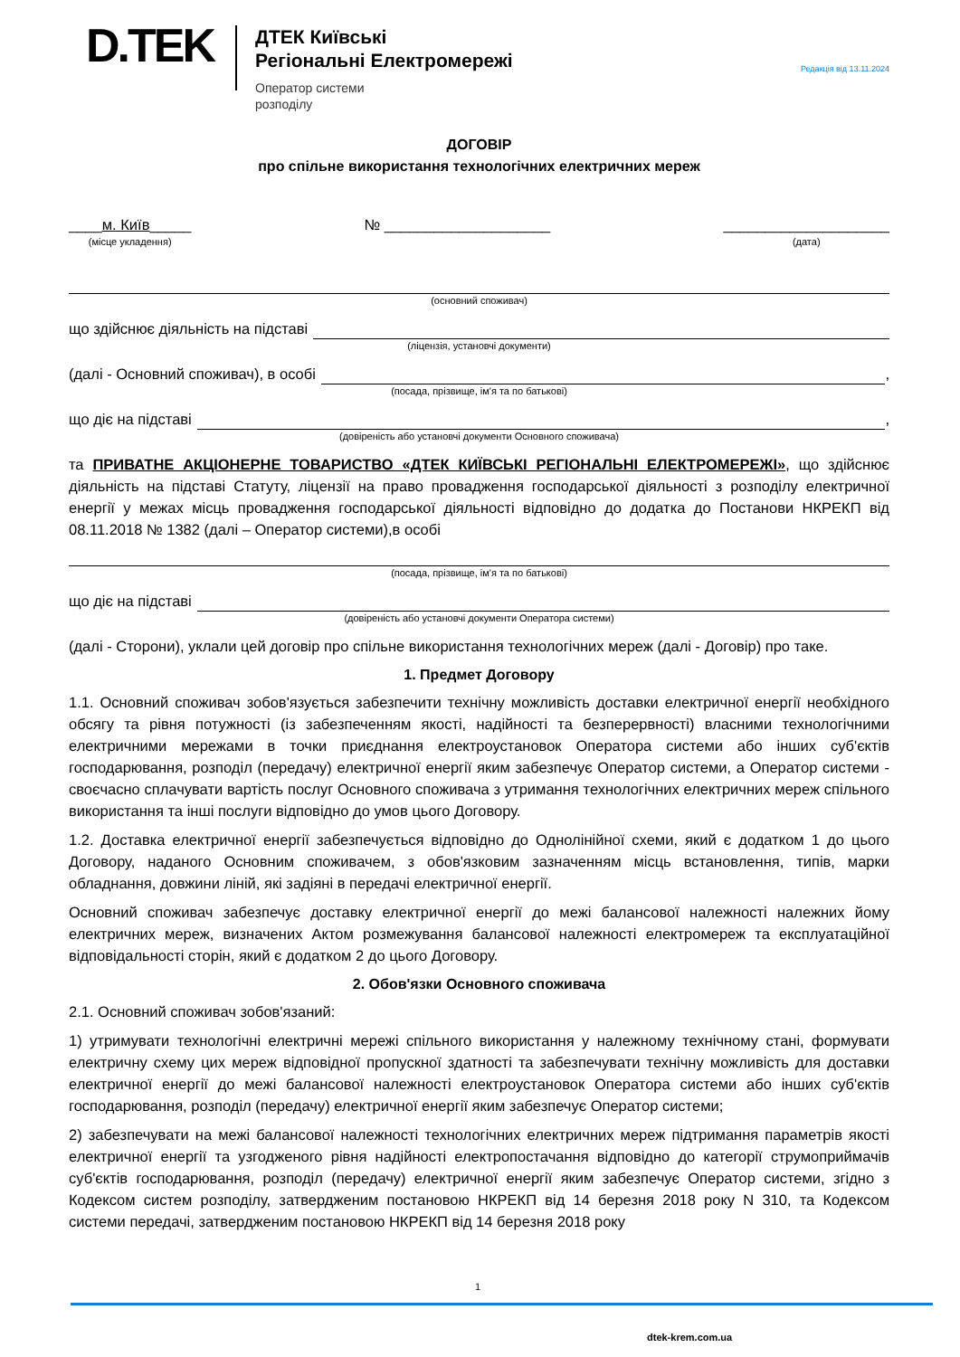D.TEK
ДТЕК Київські
Регіональні Електромережі
Оператор системи
розподілу
Редакція від 13.11.2024
ДОГОВІР
про спільне використання технологічних електричних мереж
____м. Київ_____
(місце укладення)
№ ____________________ ____________________
(дата)
(основний споживач)
що здійснює діяльність на підставі
(ліцензія, установчі документи)
(далі - Основний споживач), в особі ,
(посада, прізвище, ім'я та по батькові)
що діє на підставі ,
(довіреність або установчі документи Основного споживача)
та ПРИВАТНЕ АКЦІОНЕРНЕ ТОВАРИСТВО «ДТЕК КИЇВСЬКІ РЕГІОНАЛЬНІ ЕЛЕКТРОМЕРЕЖІ», що здійснює діяльність на підставі Статуту, ліцензії на право провадження господарської діяльності з розподілу електричної енергії у межах місць провадження господарської діяльності відповідно до додатка до Постанови НКРЕКП від 08.11.2018 № 1382 (далі – Оператор системи),в особі
(посада, прізвище, ім'я та по батькові)
що діє на підставі
(довіреність або установчі документи Оператора системи)
(далі - Сторони), уклали цей договір про спільне використання технологічних мереж (далі - Договір) про таке.
1. Предмет Договору
1.1. Основний споживач зобов'язується забезпечити технічну можливість доставки електричної енергії необхідного обсягу та рівня потужності (із забезпеченням якості, надійності та безперервності) власними технологічними електричними мережами в точки приєднання електроустановок Оператора системи або інших суб'єктів господарювання, розподіл (передачу) електричної енергії яким забезпечує Оператор системи, а Оператор системи - своєчасно сплачувати вартість послуг Основного споживача з утримання технологічних електричних мереж спільного використання та інші послуги відповідно до умов цього Договору.
1.2. Доставка електричної енергії забезпечується відповідно до Однолінійної схеми, який є додатком 1 до цього Договору, наданого Основним споживачем, з обов'язковим зазначенням місць встановлення, типів, марки обладнання, довжини ліній, які задіяні в передачі електричної енергії.
Основний споживач забезпечує доставку електричної енергії до межі балансової належності належних йому електричних мереж, визначених Актом розмежування балансової належності електромереж та експлуатаційної відповідальності сторін, який є додатком 2 до цього Договору.
2. Обов'язки Основного споживача
2.1. Основний споживач зобов'язаний:
1) утримувати технологічні електричні мережі спільного використання у належному технічному стані, формувати електричну схему цих мереж відповідної пропускної здатності та забезпечувати технічну можливість для доставки електричної енергії до межі балансової належності електроустановок Оператора системи або інших суб'єктів господарювання, розподіл (передачу) електричної енергії яким забезпечує Оператор системи;
2) забезпечувати на межі балансової належності технологічних електричних мереж підтримання параметрів якості електричної енергії та узгодженого рівня надійності електропостачання відповідно до категорії струмоприймачів суб'єктів господарювання, розподіл (передачу) електричної енергії яким забезпечує Оператор системи, згідно з Кодексом систем розподілу, затвердженим постановою НКРЕКП від 14 березня 2018 року N 310, та Кодексом системи передачі, затвердженим постановою НКРЕКП від 14 березня 2018 року
1
dtek-krem.com.ua